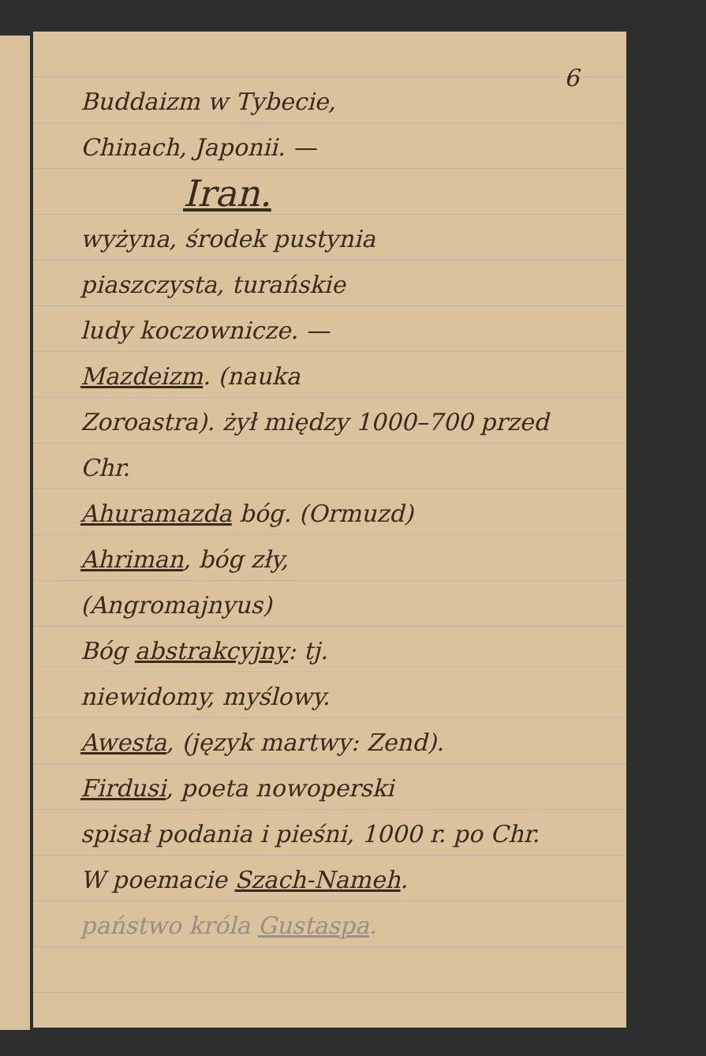6
Buddaizm w Tybecie,
Chinach, Japonii. —
Iran.
wyżyna, środek pustynia
piaszczysta, turańskie
ludy koczownicze. —
Mazdeizm. (nauka
Zoroastra). żył między 1000–700 przed Chr.
Ahuramazda bóg. (Ormuzd)
Ahriman, bóg zły,
(Angromajnyus)
Bóg abstrakcyjny: tj.
niewidomy, myślowy.
Awesta, (język martwy: Zend).
Firdusi, poeta nowoperski
spisał podania i pieśni, 1000 r. po Chr.
W poemacie Szach-Nameh.
państwo króla Gustaspa.